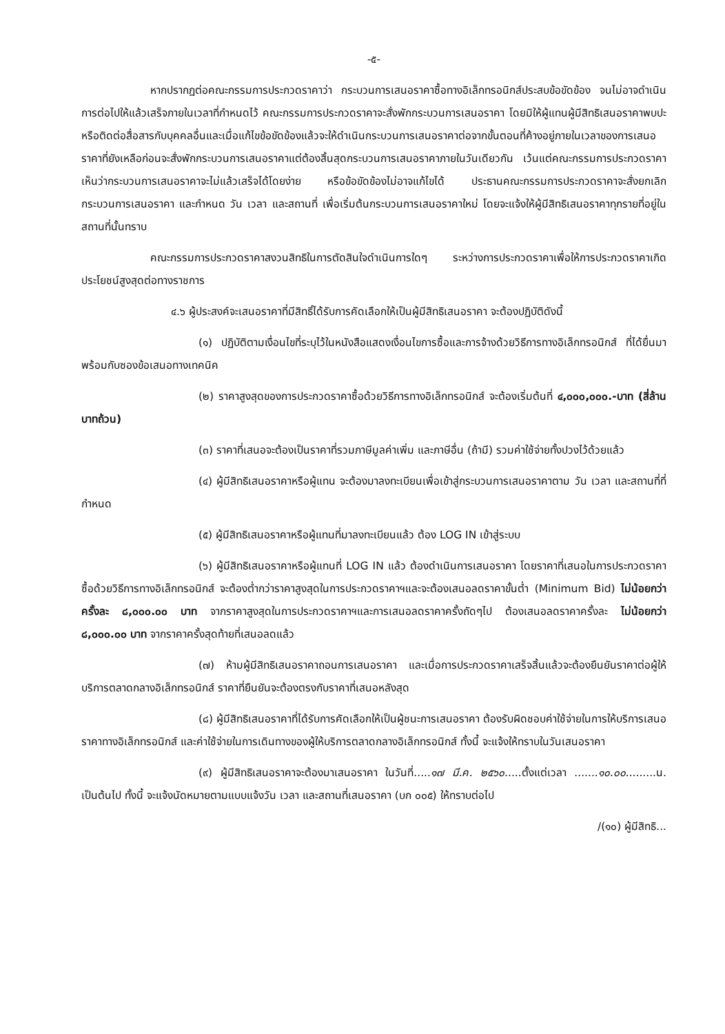-๕-
หากปรากฏต่อคณะกรรมการประกวดราคาว่า กระบวนการเสนอราคาซื้อทางอิเล็กทรอนิกส์ประสบข้อขัดข้อง จนไม่อาจดำเนินการต่อไปให้แล้วเสร็จภายในเวลาที่กำหนดไว้ คณะกรรมการประกวดราคาจะสั่งพักกระบวนการเสนอราคา โดยมิให้ผู้แทนผู้มีสิทธิเสนอราคาพบปะหรือติดต่อสื่อสารกับบุคคลอื่นและเมื่อแก้ไขข้อขัดข้องแล้วจะให้ดำเนินกระบวนการเสนอราคาต่อจากขั้นตอนที่ค้างอยู่ภายในเวลาของการเสนอราคาที่ยังเหลือก่อนจะสั่งพักกระบวนการเสนอราคาแต่ต้องสิ้นสุดกระบวนการเสนอราคาภายในวันเดียวกัน เว้นแต่คณะกรรมการประกวดราคาเห็นว่ากระบวนการเสนอราคาจะไม่แล้วเสร็จได้โดยง่าย หรือข้อขัดข้องไม่อาจแก้ไขได้ ประธานคณะกรรมการประกวดราคาจะสั่งยกเลิกกระบวนการเสนอราคา และกำหนด วัน เวลา และสถานที่ เพื่อเริ่มต้นกระบวนการเสนอราคาใหม่ โดยจะแจ้งให้ผู้มีสิทธิเสนอราคาทุกรายที่อยู่ในสถานที่นั้นทราบ
คณะกรรมการประกวดราคาสงวนสิทธิในการตัดสินใจดำเนินการใดๆ ระหว่างการประกวดราคาเพื่อให้การประกวดราคาเกิดประโยชน์สูงสุดต่อทางราชการ
๔.๖ ผู้ประสงค์จะเสนอราคาที่มีสิทธิ์ได้รับการคัดเลือกให้เป็นผู้มีสิทธิเสนอราคา จะต้องปฏิบัติดังนี้
(๑) ปฏิบัติตามเงื่อนไขที่ระบุไว้ในหนังสือแสดงเงื่อนไขการซื้อและการจ้างด้วยวิธีการทางอิเล็กทรอนิกส์ ที่ได้ยื่นมาพร้อมกับซองข้อเสนอทางเทคนิค
(๒) ราคาสูงสุดของการประกวดราคาซื้อด้วยวิธีการทางอิเล็กทรอนิกส์ จะต้องเริ่มต้นที่ ๔,๐๐๐,๐๐๐.-บาท (สี่ล้านบาทถ้วน)
(๓) ราคาที่เสนอจะต้องเป็นราคาที่รวมภาษีมูลค่าเพิ่ม และภาษีอื่น (ถ้ามี) รวมค่าใช้จ่ายทั้งปวงไว้ด้วยแล้ว
(๔) ผู้มีสิทธิเสนอราคาหรือผู้แทน จะต้องมาลงทะเบียนเพื่อเข้าสู่กระบวนการเสนอราคาตาม วัน เวลา และสถานที่ที่กำหนด
(๕) ผู้มีสิทธิเสนอราคาหรือผู้แทนที่มาลงทะเบียนแล้ว ต้อง LOG IN เข้าสู่ระบบ
(๖) ผู้มีสิทธิเสนอราคาหรือผู้แทนที่ LOG IN แล้ว ต้องดำเนินการเสนอราคา โดยราคาที่เสนอในการประกวดราคาซื้อด้วยวิธีการทางอิเล็กทรอนิกส์ จะต้องต่ำกว่าราคาสูงสุดในการประกวดราคาฯและจะต้องเสนอลดราคาขั้นต่ำ (Minimum Bid) ไม่น้อยกว่าครั้งละ ๘,๐๐๐.๐๐ บาท จากราคาสูงสุดในการประกวดราคาฯและการเสนอลดราคาครั้งถัดๆไป ต้องเสนอลดราคาครั้งละ ไม่น้อยกว่า ๘,๐๐๐.๐๐ บาท จากราคาครั้งสุดท้ายที่เสนอลดแล้ว
(๗) ห้ามผู้มีสิทธิเสนอราคาถอนการเสนอราคา และเมื่อการประกวดราคาเสร็จสิ้นแล้วจะต้องยืนยันราคาต่อผู้ให้บริการตลาดกลางอิเล็กทรอนิกส์ ราคาที่ยืนยันจะต้องตรงกับราคาที่เสนอหลังสุด
(๘) ผู้มีสิทธิเสนอราคาที่ได้รับการคัดเลือกให้เป็นผู้ชนะการเสนอราคา ต้องรับผิดชอบค่าใช้จ่ายในการให้บริการเสนอราคาทางอิเล็กทรอนิกส์ และค่าใช้จ่ายในการเดินทางของผู้ให้บริการตลาดกลางอิเล็กทรอนิกส์ ทั้งนี้ จะแจ้งให้ทราบในวันเสนอราคา
(๙) ผู้มีสิทธิเสนอราคาจะต้องมาเสนอราคา ในวันที่.....๑๗ มี.ค. ๒๕๖๐.....ตั้งแต่เวลา .......๑๐.๐๐.........น. เป็นต้นไป ทั้งนี้ จะแจ้งนัดหมายตามแบบแจ้งวัน เวลา และสถานที่เสนอราคา (บก ๐๐๕) ให้ทราบต่อไป
/(๑๐) ผู้มีสิทธิ...